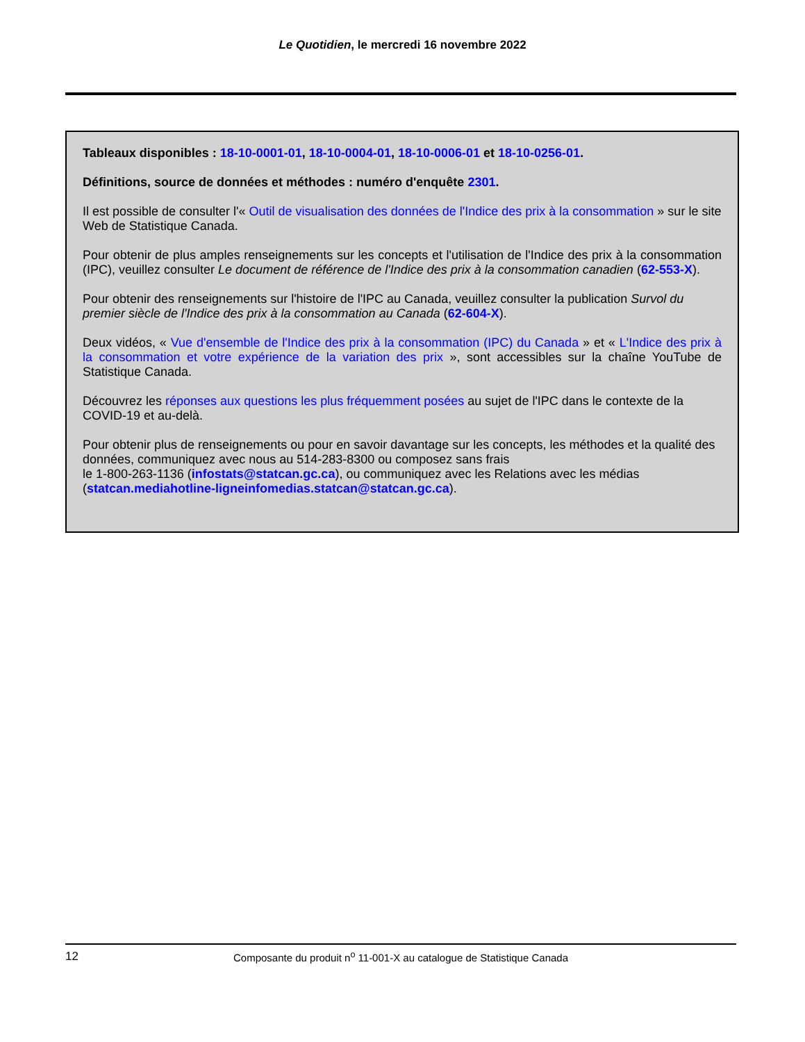Le Quotidien, le mercredi 16 novembre 2022
Tableaux disponibles : 18-10-0001-01, 18-10-0004-01, 18-10-0006-01 et 18-10-0256-01.
Définitions, source de données et méthodes : numéro d'enquête 2301.
Il est possible de consulter l'« Outil de visualisation des données de l'Indice des prix à la consommation » sur le site Web de Statistique Canada.
Pour obtenir de plus amples renseignements sur les concepts et l'utilisation de l'Indice des prix à la consommation (IPC), veuillez consulter Le document de référence de l'Indice des prix à la consommation canadien (62-553-X).
Pour obtenir des renseignements sur l'histoire de l'IPC au Canada, veuillez consulter la publication Survol du premier siècle de l'Indice des prix à la consommation au Canada (62-604-X).
Deux vidéos, « Vue d'ensemble de l'Indice des prix à la consommation (IPC) du Canada » et « L'Indice des prix à la consommation et votre expérience de la variation des prix », sont accessibles sur la chaîne YouTube de Statistique Canada.
Découvrez les réponses aux questions les plus fréquemment posées au sujet de l'IPC dans le contexte de la COVID-19 et au-delà.
Pour obtenir plus de renseignements ou pour en savoir davantage sur les concepts, les méthodes et la qualité des données, communiquez avec nous au 514-283-8300 ou composez sans frais
le 1-800-263-1136 (infostats@statcan.gc.ca), ou communiquez avec les Relations avec les médias (statcan.mediahotline-ligneinfomedias.statcan@statcan.gc.ca).
12 Composante du produit n<sup>o</sup> 11-001-X au catalogue de Statistique Canada